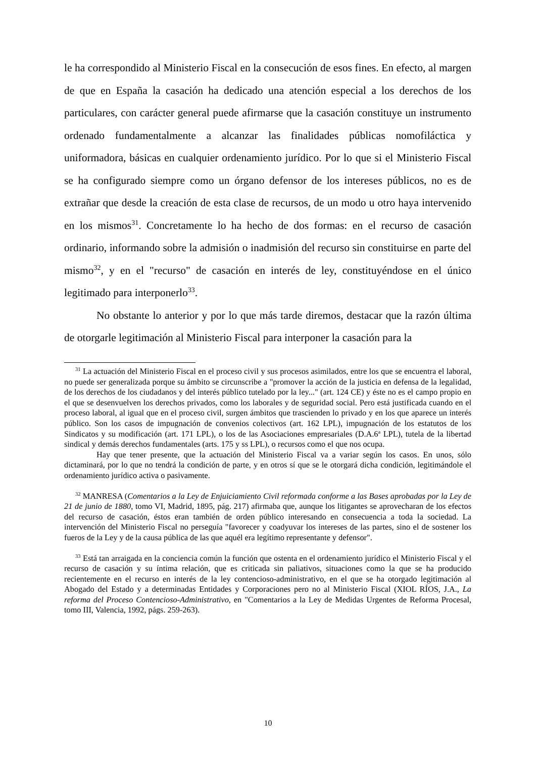le ha correspondido al Ministerio Fiscal en la consecución de esos fines. En efecto, al margen de que en España la casación ha dedicado una atención especial a los derechos de los particulares, con carácter general puede afirmarse que la casación constituye un instrumento ordenado fundamentalmente a alcanzar las finalidades públicas nomofiláctica y uniformadora, básicas en cualquier ordenamiento jurídico. Por lo que si el Ministerio Fiscal se ha configurado siempre como un órgano defensor de los intereses públicos, no es de extrañar que desde la creación de esta clase de recursos, de un modo u otro haya intervenido en los mismos<sup>31</sup>. Concretamente lo ha hecho de dos formas: en el recurso de casación ordinario, informando sobre la admisión o inadmisión del recurso sin constituirse en parte del mismo<sup>32</sup>, y en el "recurso" de casación en interés de ley, constituyéndose en el único legitimado para interponerlo<sup>33</sup>.
No obstante lo anterior y por lo que más tarde diremos, destacar que la razón última de otorgarle legitimación al Ministerio Fiscal para interponer la casación para la
<sup>31</sup> La actuación del Ministerio Fiscal en el proceso civil y sus procesos asimilados, entre los que se encuentra el laboral, no puede ser generalizada porque su ámbito se circunscribe a "promover la acción de la justicia en defensa de la legalidad, de los derechos de los ciudadanos y del interés público tutelado por la ley..." (art. 124 CE) y éste no es el campo propio en el que se desenvuelven los derechos privados, como los laborales y de seguridad social. Pero está justificada cuando en el proceso laboral, al igual que en el proceso civil, surgen ámbitos que trascienden lo privado y en los que aparece un interés público. Son los casos de impugnación de convenios colectivos (art. 162 LPL), impugnación de los estatutos de los Sindicatos y su modificación (art. 171 LPL), o los de las Asociaciones empresariales (D.A.6ª LPL), tutela de la libertad sindical y demás derechos fundamentales (arts. 175 y ss LPL), o recursos como el que nos ocupa.
Hay que tener presente, que la actuación del Ministerio Fiscal va a variar según los casos. En unos, sólo dictaminará, por lo que no tendrá la condición de parte, y en otros sí que se le otorgará dicha condición, legitimándole el ordenamiento jurídico activa o pasivamente.
<sup>32</sup> MANRESA (Comentarios a la Ley de Enjuiciamiento Civil reformada conforme a las Bases aprobadas por la Ley de 21 de junio de 1880, tomo VI, Madrid, 1895, pág. 217) afirmaba que, aunque los litigantes se aprovecharan de los efectos del recurso de casación, éstos eran también de orden público interesando en consecuencia a toda la sociedad. La intervención del Ministerio Fiscal no perseguía "favorecer y coadyuvar los intereses de las partes, sino el de sostener los fueros de la Ley y de la causa pública de las que aquél era legítimo representante y defensor".
<sup>33</sup> Está tan arraigada en la conciencia común la función que ostenta en el ordenamiento jurídico el Ministerio Fiscal y el recurso de casación y su íntima relación, que es criticada sin paliativos, situaciones como la que se ha producido recientemente en el recurso en interés de la ley contencioso-administrativo, en el que se ha otorgado legitimación al Abogado del Estado y a determinadas Entidades y Corporaciones pero no al Ministerio Fiscal (XIOL RÍOS, J.A., La reforma del Proceso Contencioso-Administrativo, en "Comentarios a la Ley de Medidas Urgentes de Reforma Procesal, tomo III, Valencia, 1992, págs. 259-263).
10